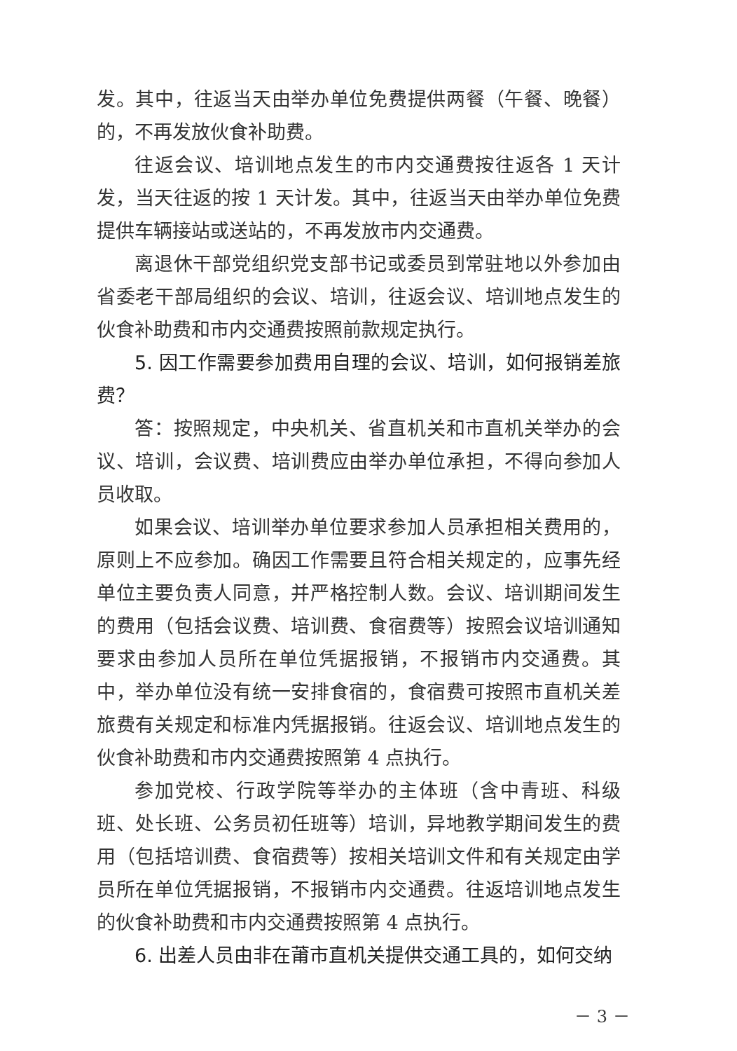发。其中，往返当天由举办单位免费提供两餐（午餐、晚餐）的，不再发放伙食补助费。
往返会议、培训地点发生的市内交通费按往返各 1 天计发，当天往返的按 1 天计发。其中，往返当天由举办单位免费提供车辆接站或送站的，不再发放市内交通费。
离退休干部党组织党支部书记或委员到常驻地以外参加由省委老干部局组织的会议、培训，往返会议、培训地点发生的伙食补助费和市内交通费按照前款规定执行。
5. 因工作需要参加费用自理的会议、培训，如何报销差旅费？
答：按照规定，中央机关、省直机关和市直机关举办的会议、培训，会议费、培训费应由举办单位承担，不得向参加人员收取。
如果会议、培训举办单位要求参加人员承担相关费用的，原则上不应参加。确因工作需要且符合相关规定的，应事先经单位主要负责人同意，并严格控制人数。会议、培训期间发生的费用（包括会议费、培训费、食宿费等）按照会议培训通知要求由参加人员所在单位凭据报销，不报销市内交通费。其中，举办单位没有统一安排食宿的，食宿费可按照市直机关差旅费有关规定和标准内凭据报销。往返会议、培训地点发生的伙食补助费和市内交通费按照第 4 点执行。
参加党校、行政学院等举办的主体班（含中青班、科级班、处长班、公务员初任班等）培训，异地教学期间发生的费用（包括培训费、食宿费等）按相关培训文件和有关规定由学员所在单位凭据报销，不报销市内交通费。往返培训地点发生的伙食补助费和市内交通费按照第 4 点执行。
6. 出差人员由非在莆市直机关提供交通工具的，如何交纳
－ 3 －